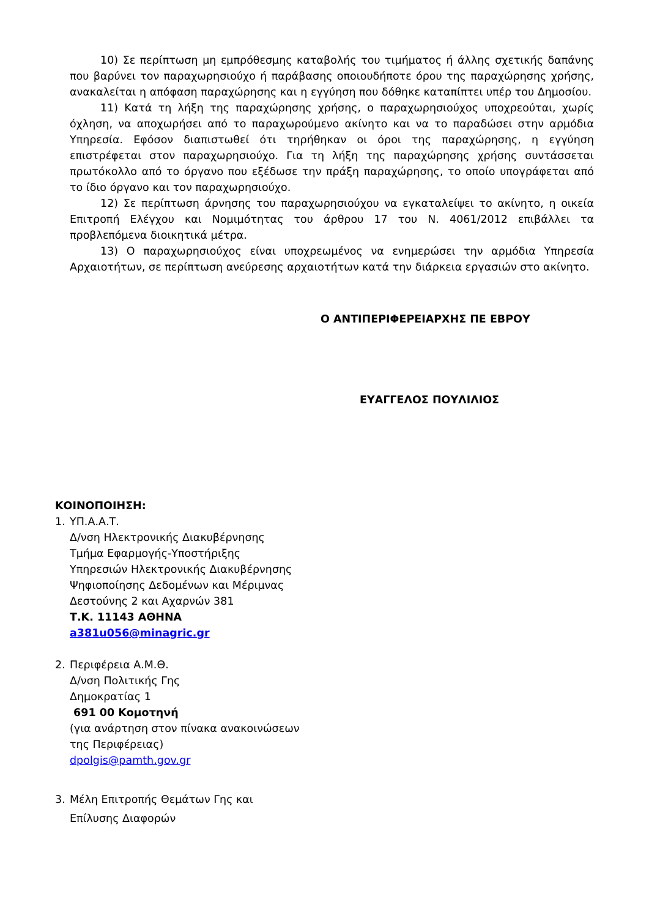10) Σε περίπτωση μη εμπρόθεσμης καταβολής του τιμήματος ή άλλης σχετικής δαπάνης που βαρύνει τον παραχωρησιούχο ή παράβασης οποιουδήποτε όρου της παραχώρησης χρήσης, ανακαλείται η απόφαση παραχώρησης και η εγγύηση που δόθηκε καταπίπτει υπέρ του Δημοσίου.
11) Κατά τη λήξη της παραχώρησης χρήσης, ο παραχωρησιούχος υποχρεούται, χωρίς όχληση, να αποχωρήσει από το παραχωρούμενο ακίνητο και να το παραδώσει στην αρμόδια Υπηρεσία. Εφόσον διαπιστωθεί ότι τηρήθηκαν οι όροι της παραχώρησης, η εγγύηση επιστρέφεται στον παραχωρησιούχο. Για τη λήξη της παραχώρησης χρήσης συντάσσεται πρωτόκολλο από το όργανο που εξέδωσε την πράξη παραχώρησης, το οποίο υπογράφεται από το ίδιο όργανο και τον παραχωρησιούχο.
12) Σε περίπτωση άρνησης του παραχωρησιούχου να εγκαταλείψει το ακίνητο, η οικεία Επιτροπή Ελέγχου και Νομιμότητας του άρθρου 17 του Ν. 4061/2012 επιβάλλει τα προβλεπόμενα διοικητικά μέτρα.
13) Ο παραχωρησιούχος είναι υποχρεωμένος να ενημερώσει την αρμόδια Υπηρεσία Αρχαιοτήτων, σε περίπτωση ανεύρεσης αρχαιοτήτων κατά την διάρκεια εργασιών στο ακίνητο.
Ο ΑΝΤΙΠΕΡΙΦΕΡΕΙΑΡΧΗΣ ΠΕ ΕΒΡΟΥ
ΕΥΑΓΓΕΛΟΣ ΠΟΥΛΙΛΙΟΣ
ΚΟΙΝΟΠΟΙΗΣΗ:
1. ΥΠ.Α.Α.Τ.
Δ/νση Ηλεκτρονικής Διακυβέρνησης
Τμήμα Εφαρμογής-Υποστήριξης
Υπηρεσιών Ηλεκτρονικής Διακυβέρνησης
Ψηφιοποίησης Δεδομένων και Μέριμνας
Δεστούνης 2 και Αχαρνών 381
Τ.Κ. 11143 ΑΘΗΝΑ
a381u056@minagric.gr
2. Περιφέρεια Α.Μ.Θ.
Δ/νση Πολιτικής Γης
Δημοκρατίας 1
691 00 Κομοτηνή
(για ανάρτηση στον πίνακα ανακοινώσεων
της Περιφέρειας)
dpolgis@pamth.gov.gr
3. Μέλη Επιτροπής Θεμάτων Γης και
Επίλυσης Διαφορών